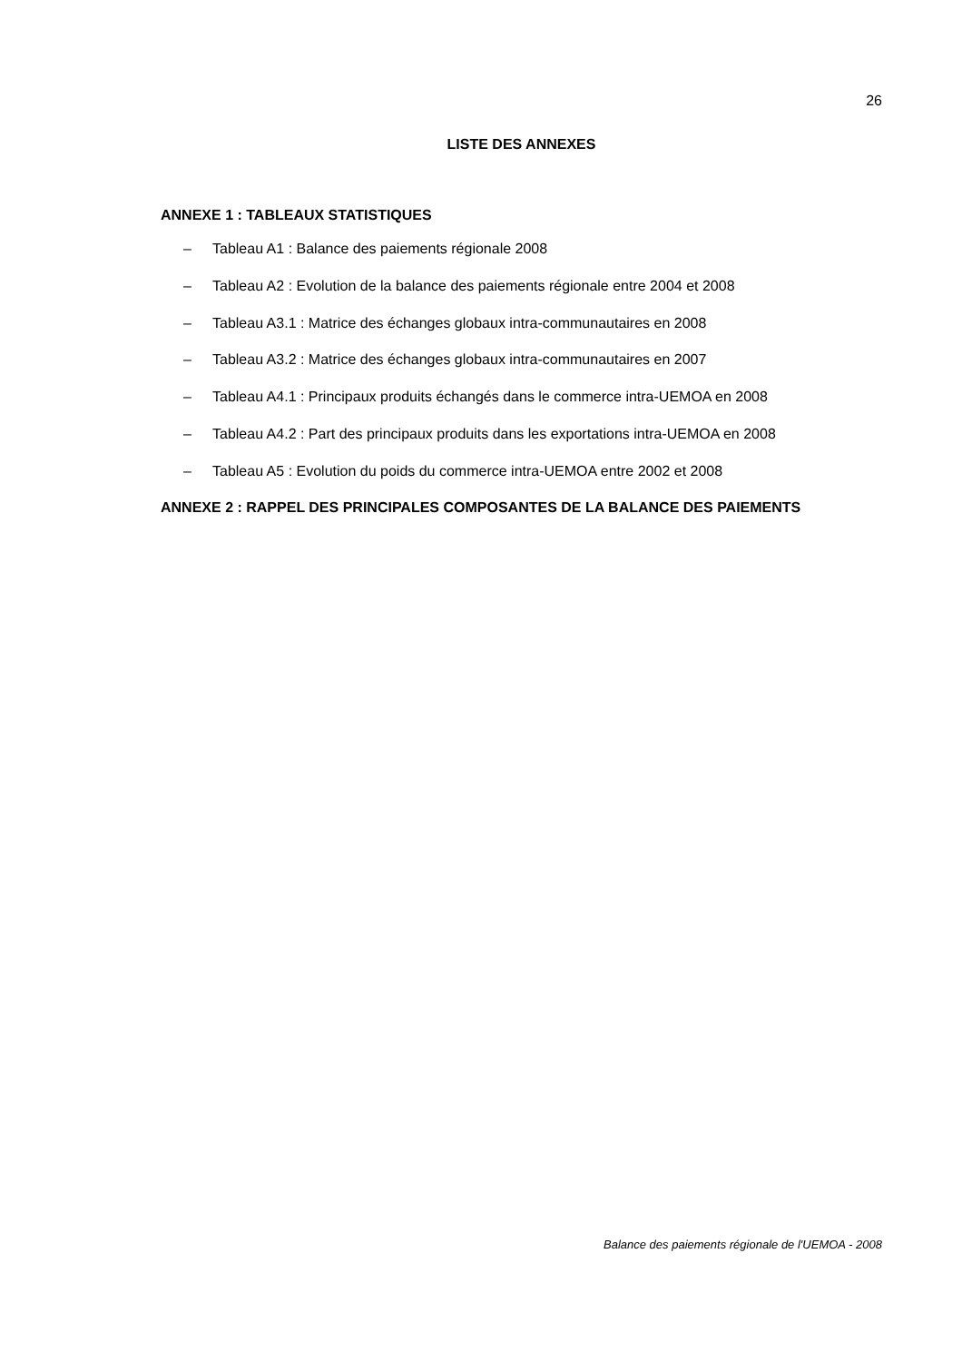26
LISTE DES ANNEXES
ANNEXE 1 : TABLEAUX STATISTIQUES
– Tableau A1 : Balance des paiements régionale 2008
– Tableau A2 : Evolution de la balance des paiements régionale entre 2004 et 2008
– Tableau A3.1 : Matrice des échanges globaux intra-communautaires en 2008
– Tableau A3.2 : Matrice des échanges globaux intra-communautaires en 2007
– Tableau A4.1 : Principaux produits échangés dans le commerce intra-UEMOA en 2008
– Tableau A4.2 : Part des principaux produits dans les exportations intra-UEMOA en 2008
– Tableau A5 : Evolution du poids du commerce intra-UEMOA entre 2002 et 2008
ANNEXE 2 : RAPPEL DES PRINCIPALES COMPOSANTES DE LA BALANCE DES PAIEMENTS
Balance des paiements régionale de l'UEMOA - 2008